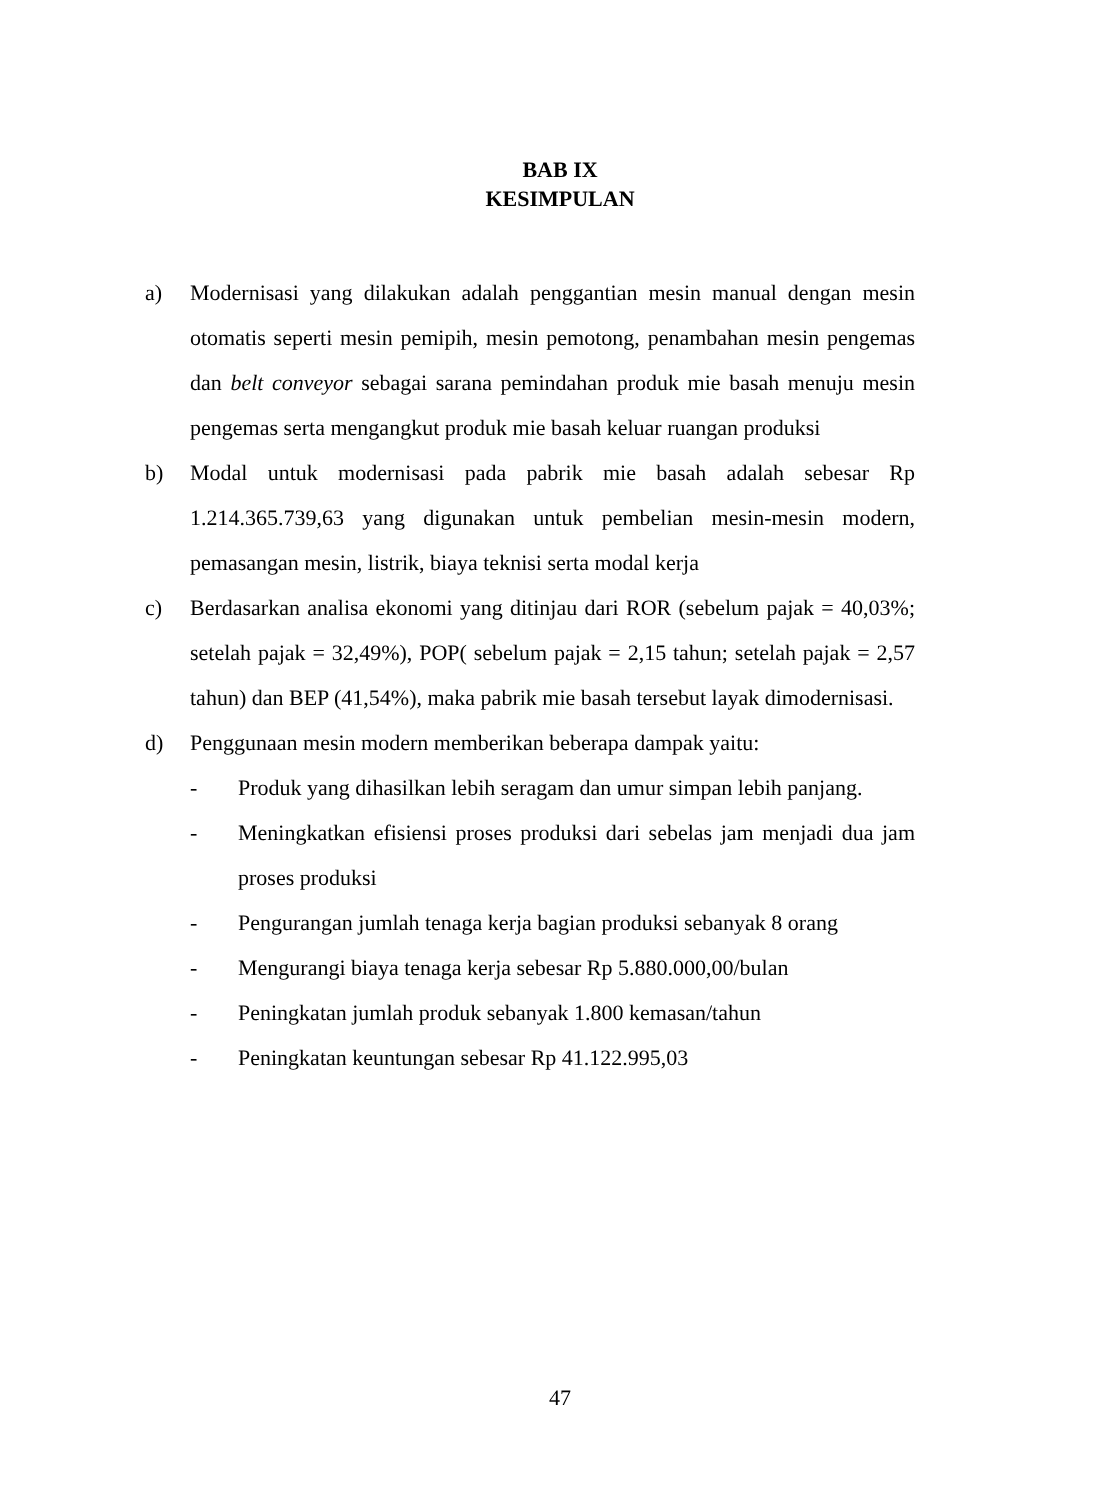BAB IX
KESIMPULAN
a) Modernisasi yang dilakukan adalah penggantian mesin manual dengan mesin otomatis seperti mesin pemipih, mesin pemotong, penambahan mesin pengemas dan belt conveyor sebagai sarana pemindahan produk mie basah menuju mesin pengemas serta mengangkut produk mie basah keluar ruangan produksi
b) Modal untuk modernisasi pada pabrik mie basah adalah sebesar Rp 1.214.365.739,63 yang digunakan untuk pembelian mesin-mesin modern, pemasangan mesin, listrik, biaya teknisi serta modal kerja
c) Berdasarkan analisa ekonomi yang ditinjau dari ROR (sebelum pajak = 40,03%; setelah pajak = 32,49%), POP( sebelum pajak = 2,15 tahun; setelah pajak = 2,57 tahun) dan BEP (41,54%), maka pabrik mie basah tersebut layak dimodernisasi.
d) Penggunaan mesin modern memberikan beberapa dampak yaitu:
- Produk yang dihasilkan lebih seragam dan umur simpan lebih panjang.
- Meningkatkan efisiensi proses produksi dari sebelas jam menjadi dua jam proses produksi
- Pengurangan jumlah tenaga kerja bagian produksi sebanyak 8 orang
- Mengurangi biaya tenaga kerja sebesar Rp 5.880.000,00/bulan
- Peningkatan jumlah produk sebanyak 1.800 kemasan/tahun
- Peningkatan keuntungan sebesar Rp 41.122.995,03
47